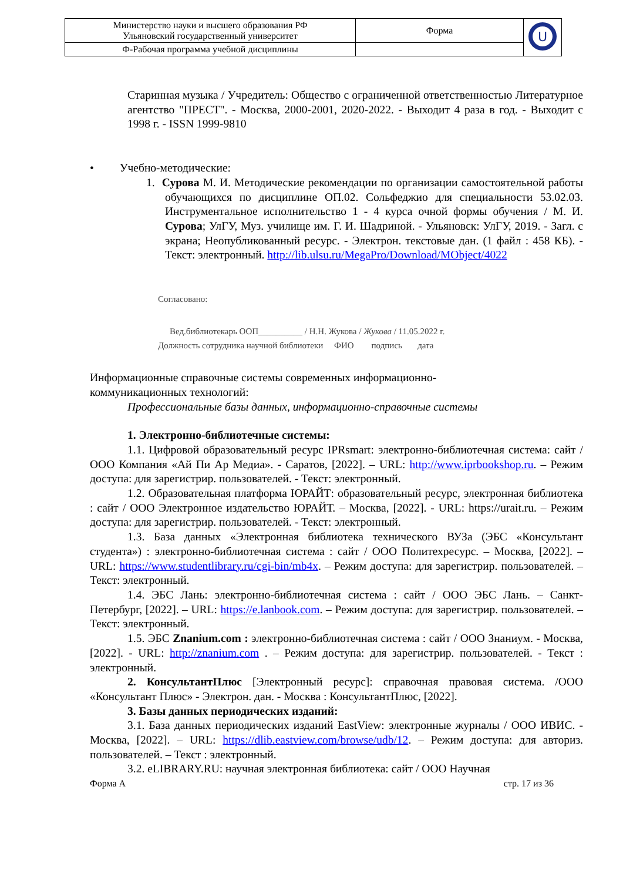| Министерство науки и высшего образования РФ Ульяновский государственный университет | Форма | U |
| Ф-Рабочая программа учебной дисциплины | | |
Старинная музыка / Учредитель: Общество с ограниченной ответственностью Литературное агентство "ПРЕСТ". - Москва, 2000-2001, 2020-2022. - Выходит 4 раза в год. - Выходит с 1998 г. - ISSN 1999-9810
• Учебно-методические:
1. Сурова М. И. Методические рекомендации по организации самостоятельной работы обучающихся по дисциплине ОП.02. Сольфеджио для специальности 53.02.03. Инструментальное исполнительство 1 - 4 курса очной формы обучения / М. И. Сурова; УлГУ, Муз. училище им. Г. И. Шадриной. - Ульяновск: УлГУ, 2019. - Загл. с экрана; Неопубликованный ресурс. - Электрон. текстовые дан. (1 файл : 458 КБ). - Текст: электронный. http://lib.ulsu.ru/MegaPro/Download/MObject/4022
Согласовано:
Вед.библиотекарь ООП__________ / Н.Н. Жукова / Жукова / 11.05.2022 г.
Должность сотрудника научной библиотеки ФИО подпись дата
Информационные справочные системы современных информационно-
коммуникационных технологий:
Профессиональные базы данных, информационно-справочные системы
1. Электронно-библиотечные системы:
1.1. Цифровой образовательный ресурс IPRsmart: электронно-библиотечная система: сайт / ООО Компания «Ай Пи Ар Медиа». - Саратов, [2022]. – URL: http://www.iprbookshop.ru. – Режим доступа: для зарегистрир. пользователей. - Текст: электронный.
1.2. Образовательная платформа ЮРАЙТ: образовательный ресурс, электронная библиотека : сайт / ООО Электронное издательство ЮРАЙТ. – Москва, [2022]. - URL: https://urait.ru. – Режим доступа: для зарегистрир. пользователей. - Текст: электронный.
1.3. База данных «Электронная библиотека технического ВУЗа (ЭБС «Консультант студента») : электронно-библиотечная система : сайт / ООО Политехресурс. – Москва, [2022]. – URL: https://www.studentlibrary.ru/cgi-bin/mb4x. – Режим доступа: для зарегистрир. пользователей. – Текст: электронный.
1.4. ЭБС Лань: электронно-библиотечная система : сайт / ООО ЭБС Лань. – Санкт-Петербург, [2022]. – URL: https://e.lanbook.com. – Режим доступа: для зарегистрир. пользователей. – Текст: электронный.
1.5. ЭБС Znanium.com : электронно-библиотечная система : сайт / ООО Знаниум. - Москва, [2022]. - URL: http://znanium.com . – Режим доступа: для зарегистрир. пользователей. - Текст : электронный.
2. КонсультантПлюс [Электронный ресурс]: справочная правовая система. /ООО «Консультант Плюс» - Электрон. дан. - Москва : КонсультантПлюс, [2022].
3. Базы данных периодических изданий:
3.1. База данных периодических изданий EastView: электронные журналы / ООО ИВИС. - Москва, [2022]. – URL: https://dlib.eastview.com/browse/udb/12. – Режим доступа: для авториз. пользователей. – Текст : электронный.
3.2. eLIBRARY.RU: научная электронная библиотека: сайт / ООО Научная
Форма А стр. 17 из 36